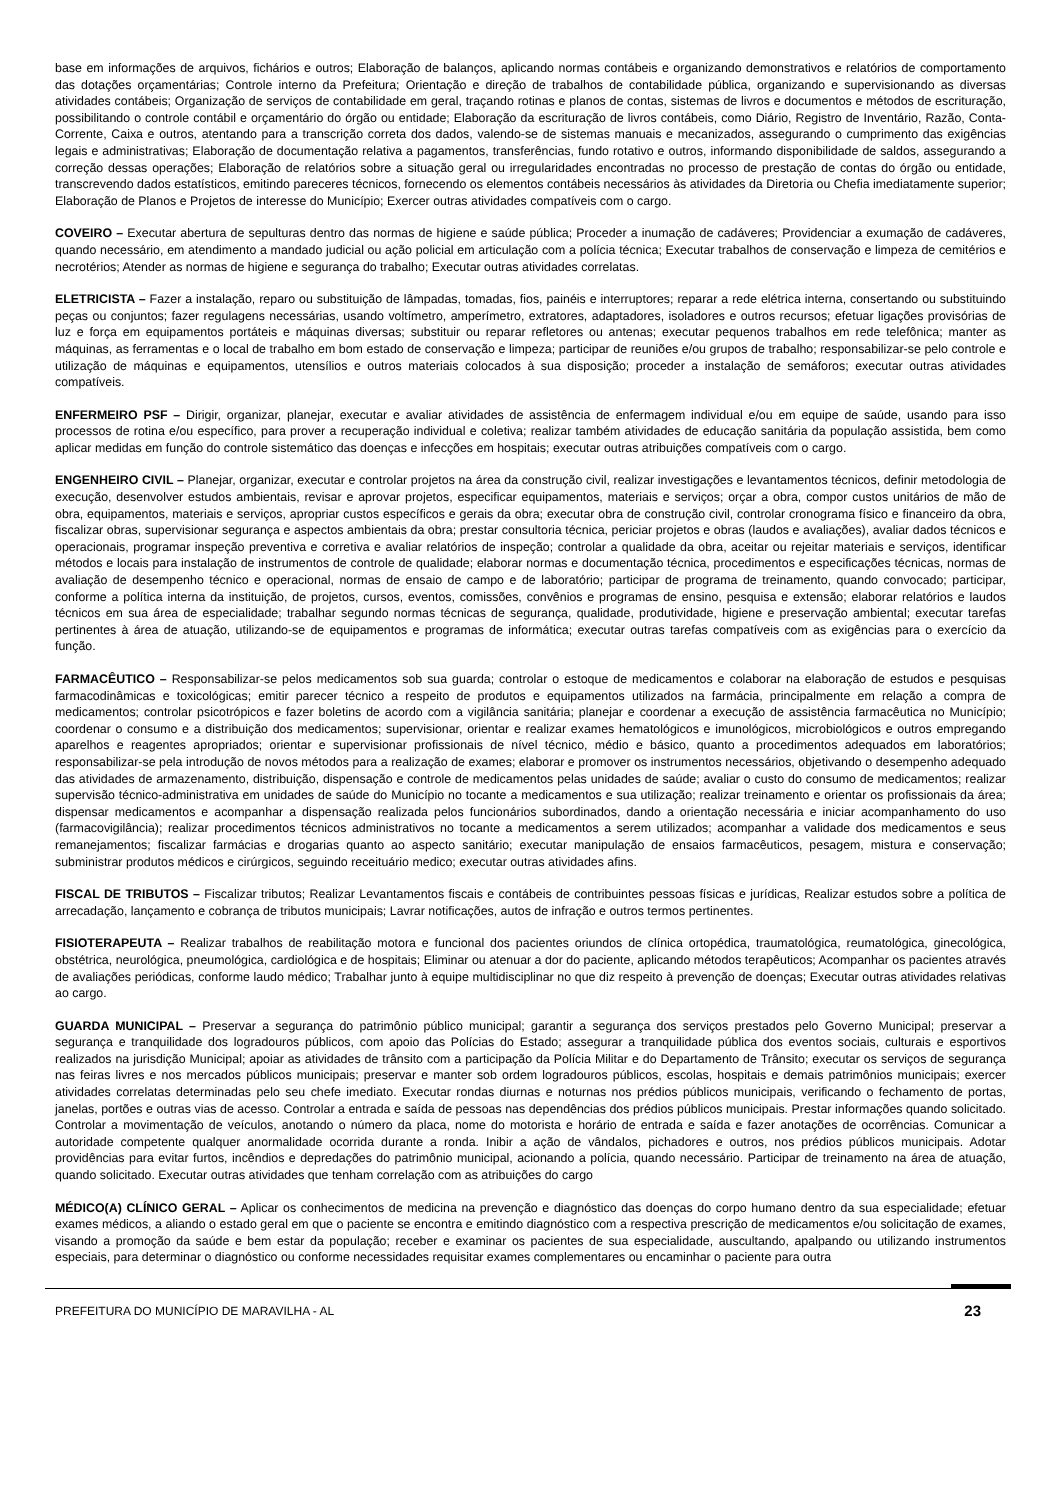base em informações de arquivos, fichários e outros; Elaboração de balanços, aplicando normas contábeis e organizando demonstrativos e relatórios de comportamento das dotações orçamentárias; Controle interno da Prefeitura; Orientação e direção de trabalhos de contabilidade pública, organizando e supervisionando as diversas atividades contábeis; Organização de serviços de contabilidade em geral, traçando rotinas e planos de contas, sistemas de livros e documentos e métodos de escrituração, possibilitando o controle contábil e orçamentário do órgão ou entidade; Elaboração da escrituração de livros contábeis, como Diário, Registro de Inventário, Razão, Conta-Corrente, Caixa e outros, atentando para a transcrição correta dos dados, valendo-se de sistemas manuais e mecanizados, assegurando o cumprimento das exigências legais e administrativas; Elaboração de documentação relativa a pagamentos, transferências, fundo rotativo e outros, informando disponibilidade de saldos, assegurando a correção dessas operações; Elaboração de relatórios sobre a situação geral ou irregularidades encontradas no processo de prestação de contas do órgão ou entidade, transcrevendo dados estatísticos, emitindo pareceres técnicos, fornecendo os elementos contábeis necessários às atividades da Diretoria ou Chefia imediatamente superior; Elaboração de Planos e Projetos de interesse do Município; Exercer outras atividades compatíveis com o cargo.
COVEIRO – Executar abertura de sepulturas dentro das normas de higiene e saúde pública; Proceder a inumação de cadáveres; Providenciar a exumação de cadáveres, quando necessário, em atendimento a mandado judicial ou ação policial em articulação com a polícia técnica; Executar trabalhos de conservação e limpeza de cemitérios e necrotérios; Atender as normas de higiene e segurança do trabalho; Executar outras atividades correlatas.
ELETRICISTA – Fazer a instalação, reparo ou substituição de lâmpadas, tomadas, fios, painéis e interruptores; reparar a rede elétrica interna, consertando ou substituindo peças ou conjuntos; fazer regulagens necessárias, usando voltímetro, amperímetro, extratores, adaptadores, isoladores e outros recursos; efetuar ligações provisórias de luz e força em equipamentos portáteis e máquinas diversas; substituir ou reparar refletores ou antenas; executar pequenos trabalhos em rede telefônica; manter as máquinas, as ferramentas e o local de trabalho em bom estado de conservação e limpeza; participar de reuniões e/ou grupos de trabalho; responsabilizar-se pelo controle e utilização de máquinas e equipamentos, utensílios e outros materiais colocados à sua disposição; proceder a instalação de semáforos; executar outras atividades compatíveis.
ENFERMEIRO PSF – Dirigir, organizar, planejar, executar e avaliar atividades de assistência de enfermagem individual e/ou em equipe de saúde, usando para isso processos de rotina e/ou específico, para prover a recuperação individual e coletiva; realizar também atividades de educação sanitária da população assistida, bem como aplicar medidas em função do controle sistemático das doenças e infecções em hospitais; executar outras atribuições compatíveis com o cargo.
ENGENHEIRO CIVIL – Planejar, organizar, executar e controlar projetos na área da construção civil, realizar investigações e levantamentos técnicos, definir metodologia de execução, desenvolver estudos ambientais, revisar e aprovar projetos, especificar equipamentos, materiais e serviços; orçar a obra, compor custos unitários de mão de obra, equipamentos, materiais e serviços, apropriar custos específicos e gerais da obra; executar obra de construção civil, controlar cronograma físico e financeiro da obra, fiscalizar obras, supervisionar segurança e aspectos ambientais da obra; prestar consultoria técnica, periciar projetos e obras (laudos e avaliações), avaliar dados técnicos e operacionais, programar inspeção preventiva e corretiva e avaliar relatórios de inspeção; controlar a qualidade da obra, aceitar ou rejeitar materiais e serviços, identificar métodos e locais para instalação de instrumentos de controle de qualidade; elaborar normas e documentação técnica, procedimentos e especificações técnicas, normas de avaliação de desempenho técnico e operacional, normas de ensaio de campo e de laboratório; participar de programa de treinamento, quando convocado; participar, conforme a política interna da instituição, de projetos, cursos, eventos, comissões, convênios e programas de ensino, pesquisa e extensão; elaborar relatórios e laudos técnicos em sua área de especialidade; trabalhar segundo normas técnicas de segurança, qualidade, produtividade, higiene e preservação ambiental; executar tarefas pertinentes à área de atuação, utilizando-se de equipamentos e programas de informática; executar outras tarefas compatíveis com as exigências para o exercício da função.
FARMACÊUTICO – Responsabilizar-se pelos medicamentos sob sua guarda; controlar o estoque de medicamentos e colaborar na elaboração de estudos e pesquisas farmacodinâmicas e toxicológicas; emitir parecer técnico a respeito de produtos e equipamentos utilizados na farmácia, principalmente em relação a compra de medicamentos; controlar psicotrópicos e fazer boletins de acordo com a vigilância sanitária; planejar e coordenar a execução de assistência farmacêutica no Município; coordenar o consumo e a distribuição dos medicamentos; supervisionar, orientar e realizar exames hematológicos e imunológicos, microbiológicos e outros empregando aparelhos e reagentes apropriados; orientar e supervisionar profissionais de nível técnico, médio e básico, quanto a procedimentos adequados em laboratórios; responsabilizar-se pela introdução de novos métodos para a realização de exames; elaborar e promover os instrumentos necessários, objetivando o desempenho adequado das atividades de armazenamento, distribuição, dispensação e controle de medicamentos pelas unidades de saúde; avaliar o custo do consumo de medicamentos; realizar supervisão técnico-administrativa em unidades de saúde do Município no tocante a medicamentos e sua utilização; realizar treinamento e orientar os profissionais da área; dispensar medicamentos e acompanhar a dispensação realizada pelos funcionários subordinados, dando a orientação necessária e iniciar acompanhamento do uso (farmacovigilância); realizar procedimentos técnicos administrativos no tocante a medicamentos a serem utilizados; acompanhar a validade dos medicamentos e seus remanejamentos; fiscalizar farmácias e drogarias quanto ao aspecto sanitário; executar manipulação de ensaios farmacêuticos, pesagem, mistura e conservação; subministrar produtos médicos e cirúrgicos, seguindo receituário medico; executar outras atividades afins.
FISCAL DE TRIBUTOS – Fiscalizar tributos; Realizar Levantamentos fiscais e contábeis de contribuintes pessoas físicas e jurídicas, Realizar estudos sobre a política de arrecadação, lançamento e cobrança de tributos municipais; Lavrar notificações, autos de infração e outros termos pertinentes.
FISIOTERAPEUTA – Realizar trabalhos de reabilitação motora e funcional dos pacientes oriundos de clínica ortopédica, traumatológica, reumatológica, ginecológica, obstétrica, neurológica, pneumológica, cardiológica e de hospitais; Eliminar ou atenuar a dor do paciente, aplicando métodos terapêuticos; Acompanhar os pacientes através de avaliações periódicas, conforme laudo médico; Trabalhar junto à equipe multidisciplinar no que diz respeito à prevenção de doenças; Executar outras atividades relativas ao cargo.
GUARDA MUNICIPAL – Preservar a segurança do patrimônio público municipal; garantir a segurança dos serviços prestados pelo Governo Municipal; preservar a segurança e tranquilidade dos logradouros públicos, com apoio das Polícias do Estado; assegurar a tranquilidade pública dos eventos sociais, culturais e esportivos realizados na jurisdição Municipal; apoiar as atividades de trânsito com a participação da Polícia Militar e do Departamento de Trânsito; executar os serviços de segurança nas feiras livres e nos mercados públicos municipais; preservar e manter sob ordem logradouros públicos, escolas, hospitais e demais patrimônios municipais; exercer atividades correlatas determinadas pelo seu chefe imediato. Executar rondas diurnas e noturnas nos prédios públicos municipais, verificando o fechamento de portas, janelas, portões e outras vias de acesso. Controlar a entrada e saída de pessoas nas dependências dos prédios públicos municipais. Prestar informações quando solicitado. Controlar a movimentação de veículos, anotando o número da placa, nome do motorista e horário de entrada e saída e fazer anotações de ocorrências. Comunicar a autoridade competente qualquer anormalidade ocorrida durante a ronda. Inibir a ação de vândalos, pichadores e outros, nos prédios públicos municipais. Adotar providências para evitar furtos, incêndios e depredações do patrimônio municipal, acionando a polícia, quando necessário. Participar de treinamento na área de atuação, quando solicitado. Executar outras atividades que tenham correlação com as atribuições do cargo
MÉDICO(A) CLÍNICO GERAL – Aplicar os conhecimentos de medicina na prevenção e diagnóstico das doenças do corpo humano dentro da sua especialidade; efetuar exames médicos, a aliando o estado geral em que o paciente se encontra e emitindo diagnóstico com a respectiva prescrição de medicamentos e/ou solicitação de exames, visando a promoção da saúde e bem estar da população; receber e examinar os pacientes de sua especialidade, auscultando, apalpando ou utilizando instrumentos especiais, para determinar o diagnóstico ou conforme necessidades requisitar exames complementares ou encaminhar o paciente para outra
PREFEITURA DO MUNICÍPIO DE MARAVILHA - AL 23